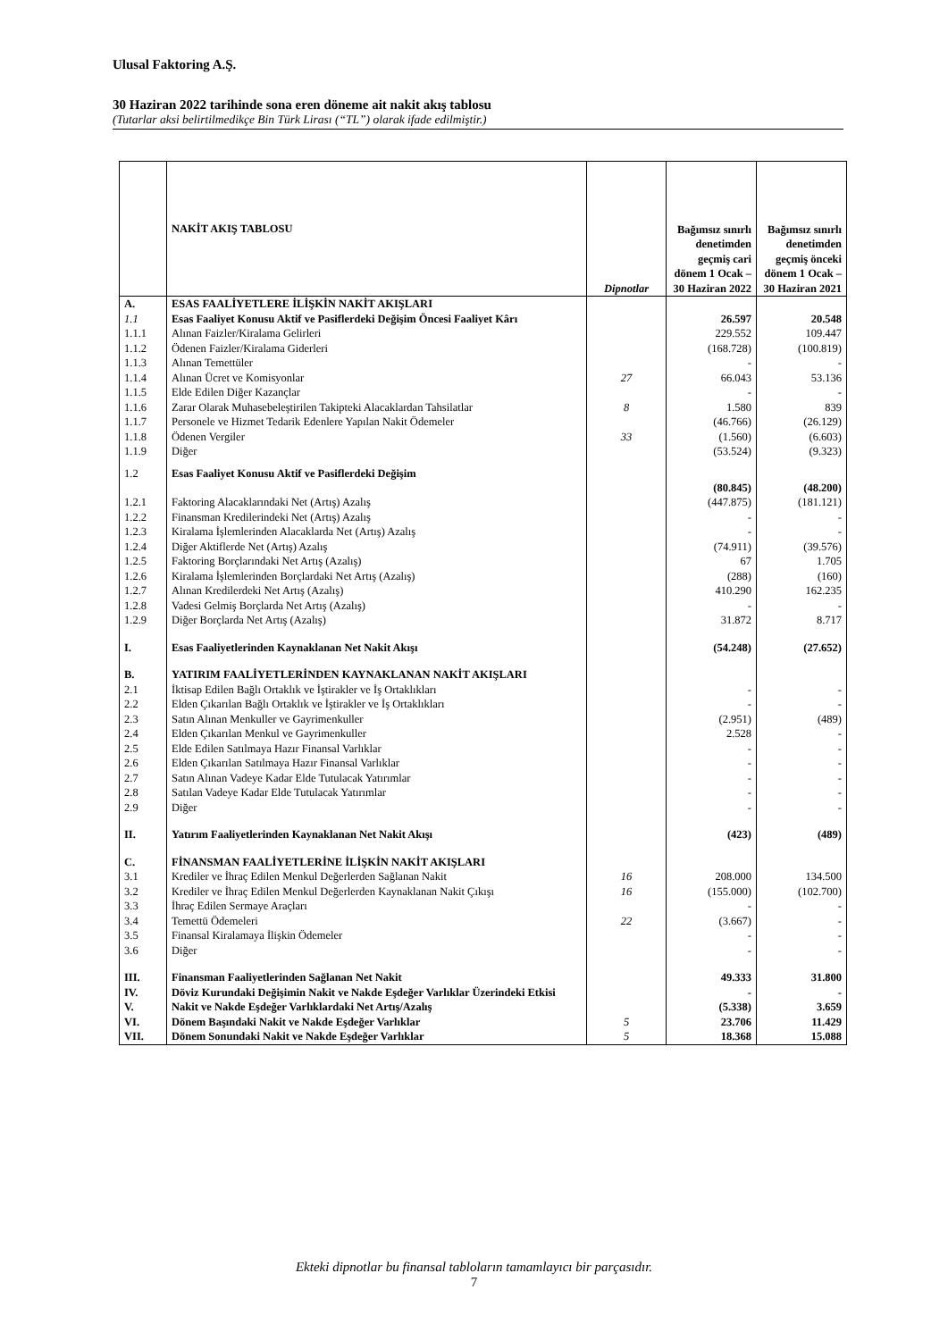Ulusal Faktoring A.Ş.
30 Haziran 2022 tarihinde sona eren döneme ait nakit akış tablosu
(Tutarlar aksi belirtilmedikçe Bin Türk Lirası (“TL”) olarak ifade edilmiştir.)
| | NAKİT AKIŞ TABLOSU | Dipnotlar | Bağımsız sınırlı denetimden geçmiş cari dönem 1 Ocak – 30 Haziran 2022 | Bağımsız sınırlı denetimden geçmiş önceki dönem 1 Ocak – 30 Haziran 2021 |
| --- | --- | --- | --- | --- |
| A. | ESAS FAALİYETLERE İLİŞKİN NAKİT AKIŞLARI | | | |
| 1.1 | Esas Faaliyet Konusu Aktif ve Pasiflerdeki Değişim Öncesi Faaliyet Kârı | | 26.597 | 20.548 |
| 1.1.1 | Alınan Faizler/Kiralama Gelirleri | | 229.552 | 109.447 |
| 1.1.2 | Ödenen Faizler/Kiralama Giderleri | | (168.728) | (100.819) |
| 1.1.3 | Alınan Temettüler | | - | - |
| 1.1.4 | Alınan Ücret ve Komisyonlar | 27 | 66.043 | 53.136 |
| 1.1.5 | Elde Edilen Diğer Kazançlar | | - | - |
| 1.1.6 | Zarar Olarak Muhasebeleştirilen Takipteki Alacaklardan Tahsilatlar | 8 | 1.580 | 839 |
| 1.1.7 | Personele ve Hizmet Tedarik Edenlere Yapılan Nakit Ödemeler | | (46.766) | (26.129) |
| 1.1.8 | Ödenen Vergiler | 33 | (1.560) | (6.603) |
| 1.1.9 | Diğer | | (53.524) | (9.323) |
| 1.2 | Esas Faaliyet Konusu Aktif ve Pasiflerdeki Değişim | | (80.845) | (48.200) |
| 1.2.1 | Faktoring Alacaklarındaki Net (Artış) Azalış | | (447.875) | (181.121) |
| 1.2.2 | Finansman Kredilerindeki Net (Artış) Azalış | | - | - |
| 1.2.3 | Kiralama İşlemlerinden Alacaklarda Net (Artış) Azalış | | - | - |
| 1.2.4 | Diğer Aktiflerde Net (Artış) Azalış | | (74.911) | (39.576) |
| 1.2.5 | Faktoring Borçlarındaki Net Artış (Azalış) | | 67 | 1.705 |
| 1.2.6 | Kiralama İşlemlerinden Borçlardaki Net Artış (Azalış) | | (288) | (160) |
| 1.2.7 | Alınan Kredilerdeki Net Artış (Azalış) | | 410.290 | 162.235 |
| 1.2.8 | Vadesi Gelmiş Borçlarda Net Artış (Azalış) | | - | - |
| 1.2.9 | Diğer Borçlarda Net Artış (Azalış) | | 31.872 | 8.717 |
| I. | Esas Faaliyetlerinden Kaynaklanan Net Nakit Akışı | | (54.248) | (27.652) |
| B. | YATIRIM FAALİYETLERİNDEN KAYNAKLANAN NAKİT AKIŞLARI | | | |
| 2.1 | İktisap Edilen Bağlı Ortaklık ve İştirakler ve İş Ortaklıkları | | - | - |
| 2.2 | Elden Çıkarılan Bağlı Ortaklık ve İştirakler ve İş Ortaklıkları | | - | - |
| 2.3 | Satın Alınan Menkuller ve Gayrimenkuller | | (2.951) | (489) |
| 2.4 | Elden Çıkarılan Menkul ve Gayrimenkuller | | 2.528 | - |
| 2.5 | Elde Edilen Satılmaya Hazır Finansal Varlıklar | | - | - |
| 2.6 | Elden Çıkarılan Satılmaya Hazır Finansal Varlıklar | | - | - |
| 2.7 | Satın Alınan Vadeye Kadar Elde Tutulacak Yatırımlar | | - | - |
| 2.8 | Satılan Vadeye Kadar Elde Tutulacak Yatırımlar | | - | - |
| 2.9 | Diğer | | - | - |
| II. | Yatırım Faaliyetlerinden Kaynaklanan Net Nakit Akışı | | (423) | (489) |
| C. | FİNANSMAN FAALİYETLERİNE İLİŞKİN NAKİT AKIŞLARI | | | |
| 3.1 | Krediler ve İhraç Edilen Menkul Değerlerden Sağlanan Nakit | 16 | 208.000 | 134.500 |
| 3.2 | Krediler ve İhraç Edilen Menkul Değerlerden Kaynaklanan Nakit Çıkışı | 16 | (155.000) | (102.700) |
| 3.3 | İhraç Edilen Sermaye Araçları | | - | - |
| 3.4 | Temettü Ödemeleri | 22 | (3.667) | - |
| 3.5 | Finansal Kiralamaya İlişkin Ödemeler | | - | - |
| 3.6 | Diğer | | - | - |
| III. | Finansman Faaliyetlerinden Sağlanan Net Nakit | | 49.333 | 31.800 |
| IV. | Döviz Kurundaki Değişimin Nakit ve Nakde Eşdeğer Varlıklar Üzerindeki Etkisi | | - | - |
| V. | Nakit ve Nakde Eşdeğer Varlıklardaki Net Artış/Azalış | | (5.338) | 3.659 |
| VI. | Dönem Başındaki Nakit ve Nakde Eşdeğer Varlıklar | 5 | 23.706 | 11.429 |
| VII. | Dönem Sonundaki Nakit ve Nakde Eşdeğer Varlıklar | 5 | 18.368 | 15.088 |
Ekteki dipnotlar bu finansal tabloların tamamlayıcı bir parçasıdır.
7